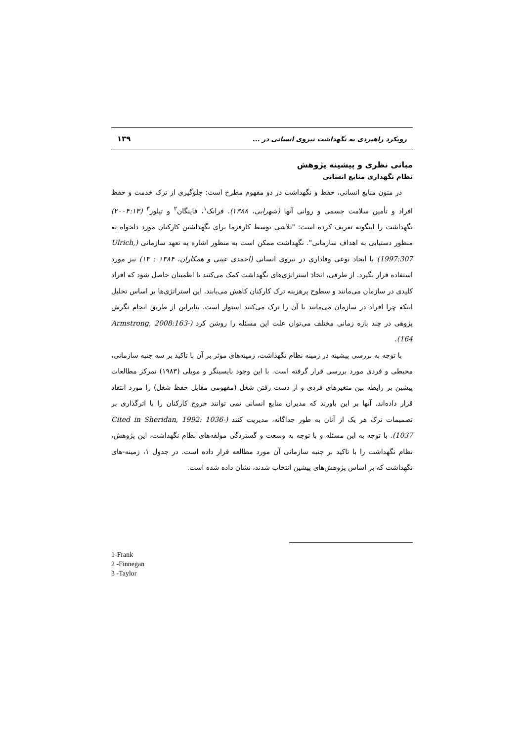رویکرد راهبردی به نگهداشت نیروی انسانی در ... ۱۳۹
مبانی نظری و پیشینه پژوهش
نظام نگهداری منابع انسانی
در متون منابع انسانی، حفظ و نگهداشت در دو مفهوم مطرح است: جلوگیری از ترک خدمت و حفظ افراد و تأمین سلامت جسمی و روانی آنها (شهرابی، ۱۳۸۸). فرانک<sup>۱</sup>، فاینگان<sup>۲</sup> و تیلور<sup>۳</sup> (۲۰۰۴:۱۳) نگهداشت را اینگونه تعریف کرده است: "تلاشی توسط کارفرما برای نگهداشتن کارکنان مورد دلخواه به منظور دستیابی به اهداف سازمانی". نگهداشت ممکن است به منظور اشاره به تعهد سازمانی (Ulrich, 1997:307) یا ایجاد نوعی وفاداری در نیروی انسانی (احمدی عینی و همکاران، ۱۳۸۴ : ۱۳) نیز مورد استفاده قرار بگیرد. از طرفی، اتخاذ استراتژی‌های نگهداشت کمک می‌کنند تا اطمینان حاصل شود که افراد کلیدی در سازمان می‌مانند و سطوح پرهزینه ترک کارکنان کاهش می‌یابند. این استراتژی‌ها بر اساس تحلیل اینکه چرا افراد در سازمان می‌مانند یا آن را ترک می‌کنند استوار است. بنابراین از طریق انجام نگرش پژوهی در چند بازه زمانی مختلف می‌توان علت این مسئله را روشن کرد (Armstrong, 2008:163-164).
با توجه به بررسی پیشینه در زمینه نظام نگهداشت، زمینه‌های موثر بر آن با تاکید بر سه جنبه سازمانی، محیطی و فردی مورد بررسی قرار گرفته است. با این وجود بایسینگر و موبلی (۱۹۸۳) تمرکز مطالعات پیشین بر رابطه بین متغیرهای فردی و از دست رفتن شغل (مفهومی مقابل حفظ شغل) را مورد انتقاد قرار داده‌اند. آنها بر این باورند که مدیران منابع انسانی نمی توانند خروج کارکنان را با اثرگذاری بر تصمیمات ترک هر یک از آنان به طور جداگانه، مدیریت کنند (Cited in Sheridan, 1992: 1036-1037). با توجه به این مسئله و با توجه به وسعت و گستردگی مولفه‌های نظام نگهداشت، این پژوهش، نظام نگهداشت را با تاکید بر جنبه سازمانی آن مورد مطالعه قرار داده است. در جدول ۱، زمینه-های نگهداشت که بر اساس پژوهش‌های پیشین انتخاب شدند، نشان داده شده است.
1-Frank
2 -Finnegan
3 -Taylor